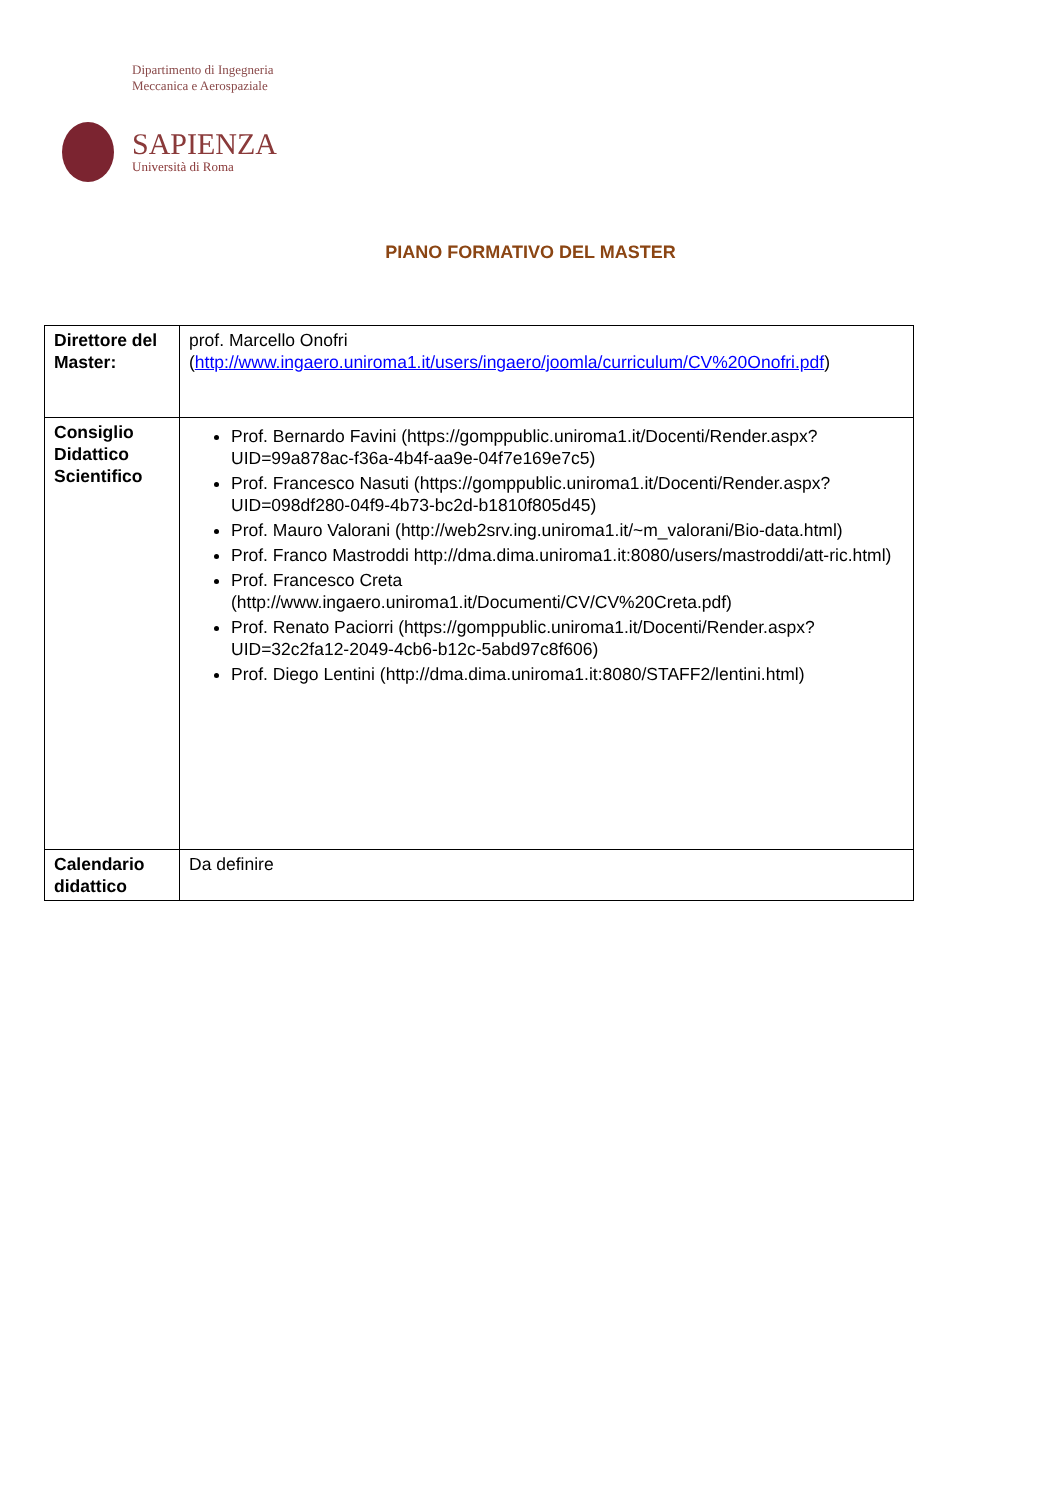Dipartimento di Ingegneria
Meccanica e Aerospaziale
SAPIENZA
Università di Roma
PIANO FORMATIVO DEL MASTER
| Direttore del Master: | prof. Marcello Onofri ( http://www.ingaero.uniroma1.it/users/ingaero/joomla/curriculum/CV%20Onofri.pdf ) |
| Consiglio Didattico Scientifico | Prof. Bernardo Favini (https://gomppublic.uniroma1.it/Docenti/Render.aspx?UID=99a878ac-f36a-4b4f-aa9e-04f7e169e7c5) Prof. Francesco Nasuti (https://gomppublic.uniroma1.it/Docenti/Render.aspx?UID=098df280-04f9-4b73-bc2d-b1810f805d45) Prof. Mauro Valorani (http://web2srv.ing.uniroma1.it/~m_valorani/Bio-data.html) Prof. Franco Mastroddi http://dma.dima.uniroma1.it:8080/users/mastroddi/att-ric.html) Prof. Francesco Creta (http://www.ingaero.uniroma1.it/Documenti/CV/CV%20Creta.pdf) Prof. Renato Paciorri (https://gomppublic.uniroma1.it/Docenti/Render.aspx?UID=32c2fa12-2049-4cb6-b12c-5abd97c8f606) Prof. Diego Lentini (http://dma.dima.uniroma1.it:8080/STAFF2/lentini.html) |
| Calendario didattico | Da definire |